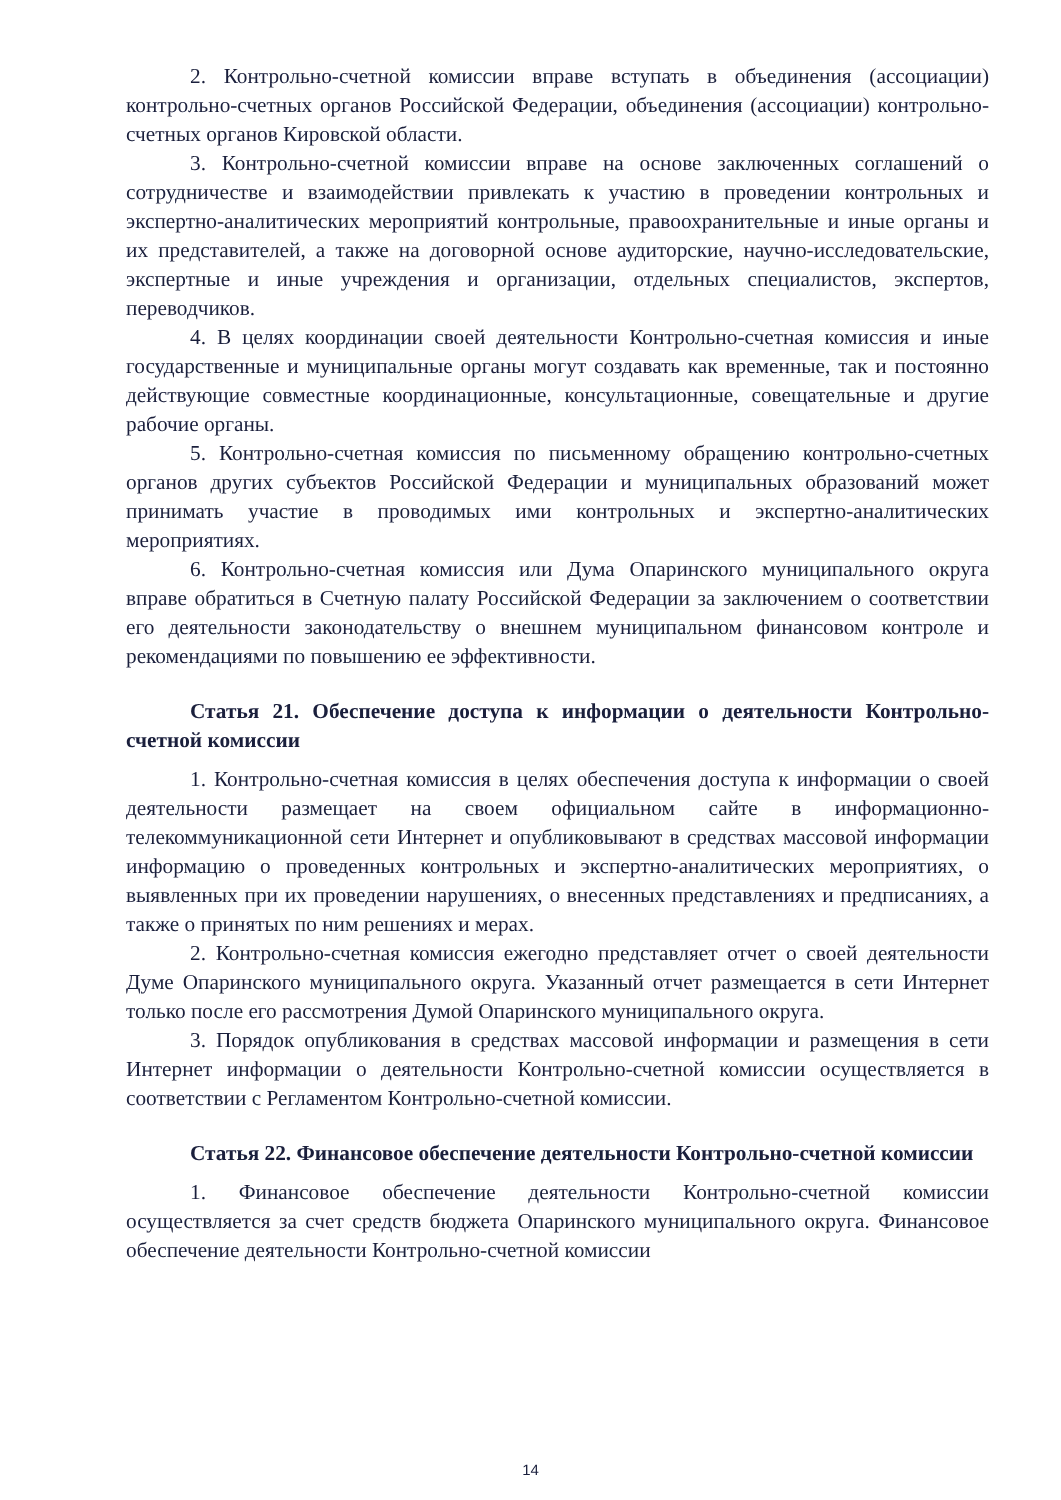2. Контрольно-счетной комиссии вправе вступать в объединения (ассоциации) контрольно-счетных органов Российской Федерации, объединения (ассоциации) контрольно-счетных органов Кировской области.
3. Контрольно-счетной комиссии вправе на основе заключенных соглашений о сотрудничестве и взаимодействии привлекать к участию в проведении контрольных и экспертно-аналитических мероприятий контрольные, правоохранительные и иные органы и их представителей, а также на договорной основе аудиторские, научно-исследовательские, экспертные и иные учреждения и организации, отдельных специалистов, экспертов, переводчиков.
4. В целях координации своей деятельности Контрольно-счетная комиссия и иные государственные и муниципальные органы могут создавать как временные, так и постоянно действующие совместные координационные, консультационные, совещательные и другие рабочие органы.
5. Контрольно-счетная комиссия по письменному обращению контрольно-счетных органов других субъектов Российской Федерации и муниципальных образований может принимать участие в проводимых ими контрольных и экспертно-аналитических мероприятиях.
6. Контрольно-счетная комиссия или Дума Опаринского муниципального округа вправе обратиться в Счетную палату Российской Федерации за заключением о соответствии его деятельности законодательству о внешнем муниципальном финансовом контроле и рекомендациями по повышению ее эффективности.
Статья 21. Обеспечение доступа к информации о деятельности Контрольно-счетной комиссии
1. Контрольно-счетная комиссия в целях обеспечения доступа к информации о своей деятельности размещает на своем официальном сайте в информационно-телекоммуникационной сети Интернет и опубликовывают в средствах массовой информации информацию о проведенных контрольных и экспертно-аналитических мероприятиях, о выявленных при их проведении нарушениях, о внесенных представлениях и предписаниях, а также о принятых по ним решениях и мерах.
2. Контрольно-счетная комиссия ежегодно представляет отчет о своей деятельности Думе Опаринского муниципального округа. Указанный отчет размещается в сети Интернет только после его рассмотрения Думой Опаринского муниципального округа.
3. Порядок опубликования в средствах массовой информации и размещения в сети Интернет информации о деятельности Контрольно-счетной комиссии осуществляется в соответствии с Регламентом Контрольно-счетной комиссии.
Статья 22. Финансовое обеспечение деятельности Контрольно-счетной комиссии
1. Финансовое обеспечение деятельности Контрольно-счетной комиссии осуществляется за счет средств бюджета Опаринского муниципального округа. Финансовое обеспечение деятельности Контрольно-счетной комиссии
14